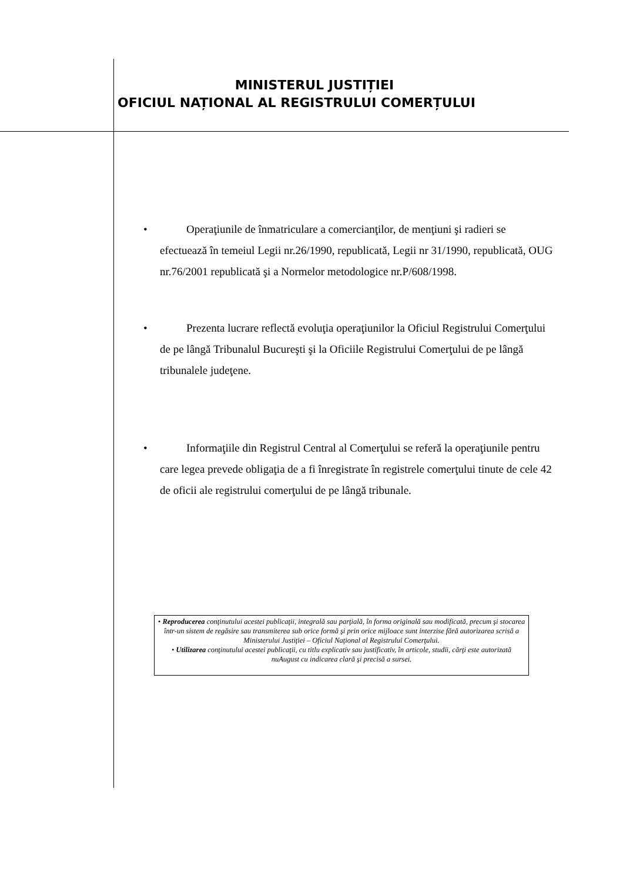MINISTERUL JUSTIȚIEI
OFICIUL NAȚIONAL AL REGISTRULUI COMERȚULUI
• Operaţiunile de înmatriculare a comercianţilor, de menţiuni şi radieri se efectuează în temeiul Legii nr.26/1990, republicată, Legii nr 31/1990, republicată, OUG nr.76/2001 republicată şi a Normelor metodologice nr.P/608/1998.
• Prezenta lucrare reflectă evoluţia operaţiunilor la Oficiul Registrului Comerţului de pe lângă Tribunalul Bucureşti şi la Oficiile Registrului Comerţului de pe lângă tribunalele judeţene.
• Informaţiile din Registrul Central al Comerţului se referă la operaţiunile pentru care legea prevede obligaţia de a fi înregistrate în registrele comerţului tinute de cele 42 de oficii ale registrului comerţului de pe lângă tribunale.
• Reproducerea conţinutului acestei publicaţii, integrală sau parţială, în forma originală sau modificată, precum şi stocarea într-un sistem de regăsire sau transmiterea sub orice formă şi prin orice mijloace sunt interzise fără autorizarea scrisă a Ministerului Justiţiei – Oficiul Naţional al Registrului Comerţului.
• Utilizarea conţinutului acestei publicaţii, cu titlu explicativ sau justificativ, în articole, studii, cărţi este autorizată nuAugust cu indicarea clară şi precisă a sursei.